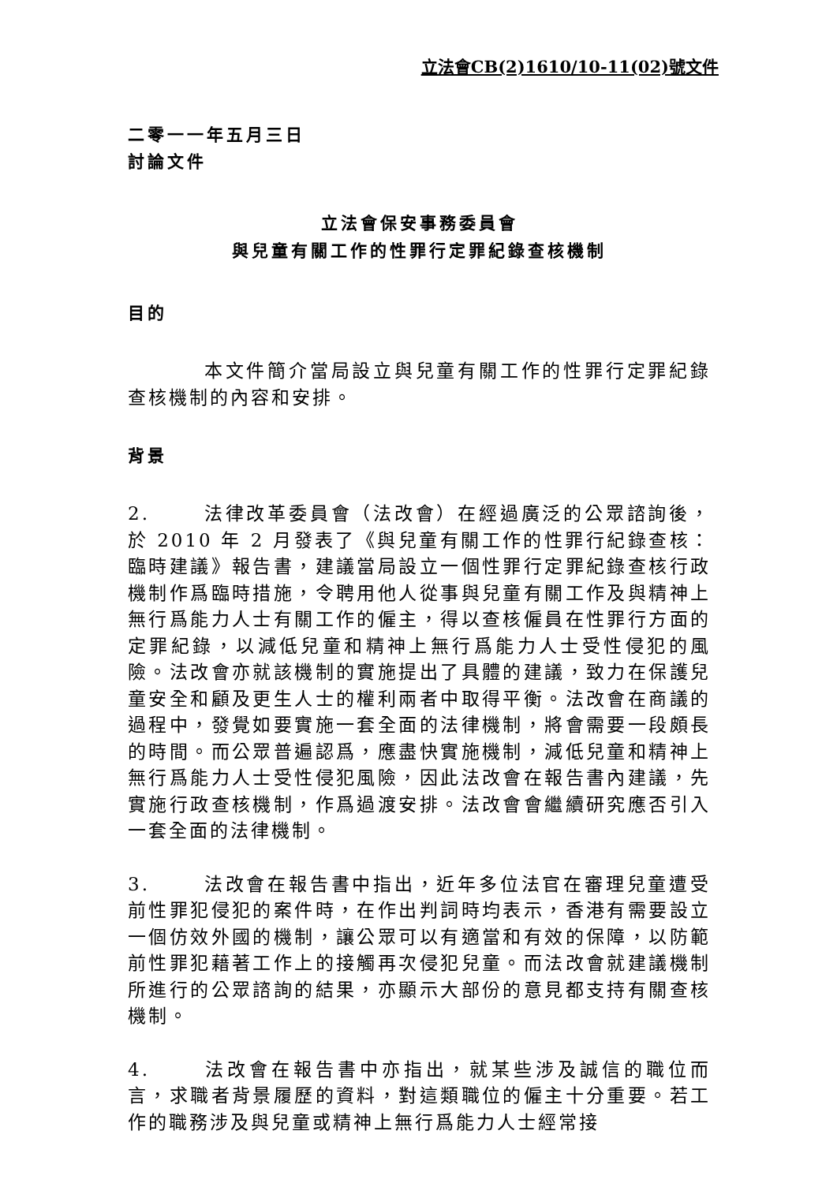立法會CB(2)1610/10-11(02)號文件
二零一一年五月三日
討論文件
立法會保安事務委員會
與兒童有關工作的性罪行定罪紀錄查核機制
目的
本文件簡介當局設立與兒童有關工作的性罪行定罪紀錄查核機制的內容和安排。
背景
2. 法律改革委員會（法改會）在經過廣泛的公眾諮詢後，於 2010 年 2 月發表了《與兒童有關工作的性罪行紀錄查核：臨時建議》報告書，建議當局設立一個性罪行定罪紀錄查核行政機制作爲臨時措施，令聘用他人從事與兒童有關工作及與精神上無行爲能力人士有關工作的僱主，得以查核僱員在性罪行方面的定罪紀錄，以減低兒童和精神上無行爲能力人士受性侵犯的風險。法改會亦就該機制的實施提出了具體的建議，致力在保護兒童安全和顧及更生人士的權利兩者中取得平衡。法改會在商議的過程中，發覺如要實施一套全面的法律機制，將會需要一段頗長的時間。而公眾普遍認爲，應盡快實施機制，減低兒童和精神上無行爲能力人士受性侵犯風險，因此法改會在報告書內建議，先實施行政查核機制，作爲過渡安排。法改會會繼續研究應否引入一套全面的法律機制。
3. 法改會在報告書中指出，近年多位法官在審理兒童遭受前性罪犯侵犯的案件時，在作出判詞時均表示，香港有需要設立一個仿效外國的機制，讓公眾可以有適當和有效的保障，以防範前性罪犯藉著工作上的接觸再次侵犯兒童。而法改會就建議機制所進行的公眾諮詢的結果，亦顯示大部份的意見都支持有關查核機制。
4. 法改會在報告書中亦指出，就某些涉及誠信的職位而言，求職者背景履歷的資料，對這類職位的僱主十分重要。若工作的職務涉及與兒童或精神上無行爲能力人士經常接